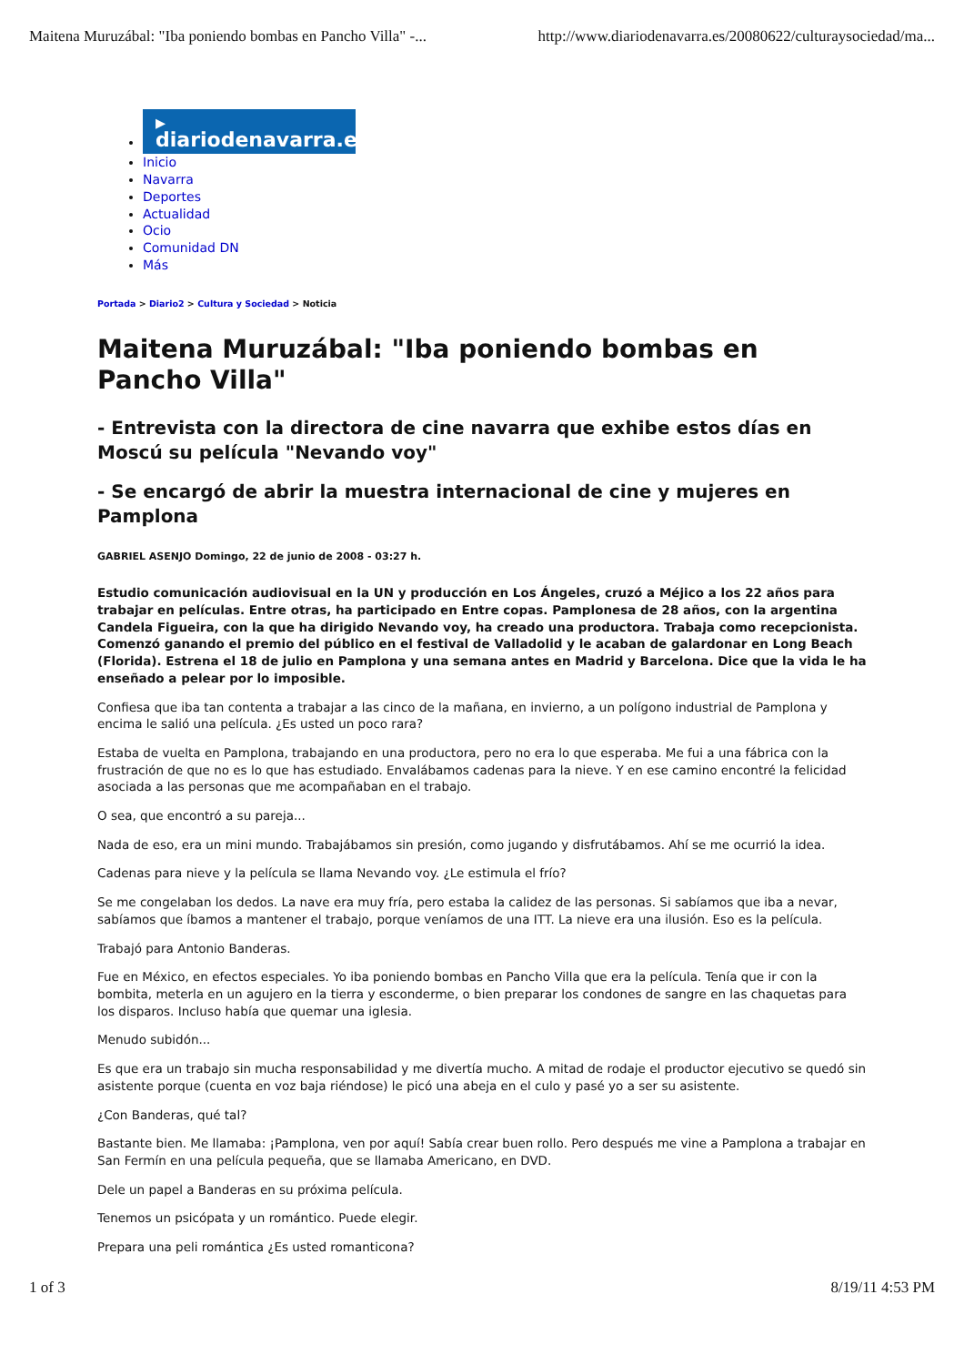Maitena Muruzábal: "Iba poniendo bombas en Pancho Villa" -... http://www.diariodenavarra.es/20080622/culturaysociedad/ma...
▸ diariodenavarra.es
Inicio
Navarra
Deportes
Actualidad
Ocio
Comunidad DN
Más
Portada > Diario2 > Cultura y Sociedad > Noticia
Maitena Muruzábal: "Iba poniendo bombas en Pancho Villa"
- Entrevista con la directora de cine navarra que exhibe estos días en Moscú su película "Nevando voy"
- Se encargó de abrir la muestra internacional de cine y mujeres en Pamplona
GABRIEL ASENJO Domingo, 22 de junio de 2008 - 03:27 h.
Estudio comunicación audiovisual en la UN y producción en Los Ángeles, cruzó a Méjico a los 22 años para trabajar en películas. Entre otras, ha participado en Entre copas. Pamplonesa de 28 años, con la argentina Candela Figueira, con la que ha dirigido Nevando voy, ha creado una productora. Trabaja como recepcionista. Comenzó ganando el premio del público en el festival de Valladolid y le acaban de galardonar en Long Beach (Florida). Estrena el 18 de julio en Pamplona y una semana antes en Madrid y Barcelona. Dice que la vida le ha enseñado a pelear por lo imposible.
Confiesa que iba tan contenta a trabajar a las cinco de la mañana, en invierno, a un polígono industrial de Pamplona y encima le salió una película. ¿Es usted un poco rara?
Estaba de vuelta en Pamplona, trabajando en una productora, pero no era lo que esperaba. Me fui a una fábrica con la frustración de que no es lo que has estudiado. Envalábamos cadenas para la nieve. Y en ese camino encontré la felicidad asociada a las personas que me acompañaban en el trabajo.
O sea, que encontró a su pareja...
Nada de eso, era un mini mundo. Trabajábamos sin presión, como jugando y disfrutábamos. Ahí se me ocurrió la idea.
Cadenas para nieve y la película se llama Nevando voy. ¿Le estimula el frío?
Se me congelaban los dedos. La nave era muy fría, pero estaba la calidez de las personas. Si sabíamos que iba a nevar, sabíamos que íbamos a mantener el trabajo, porque veníamos de una ITT. La nieve era una ilusión. Eso es la película.
Trabajó para Antonio Banderas.
Fue en México, en efectos especiales. Yo iba poniendo bombas en Pancho Villa que era la película. Tenía que ir con la bombita, meterla en un agujero en la tierra y esconderme, o bien preparar los condones de sangre en las chaquetas para los disparos. Incluso había que quemar una iglesia.
Menudo subidón...
Es que era un trabajo sin mucha responsabilidad y me divertía mucho. A mitad de rodaje el productor ejecutivo se quedó sin asistente porque (cuenta en voz baja riéndose) le picó una abeja en el culo y pasé yo a ser su asistente.
¿Con Banderas, qué tal?
Bastante bien. Me llamaba: ¡Pamplona, ven por aquí! Sabía crear buen rollo. Pero después me vine a Pamplona a trabajar en San Fermín en una película pequeña, que se llamaba Americano, en DVD.
Dele un papel a Banderas en su próxima película.
Tenemos un psicópata y un romántico. Puede elegir.
Prepara una peli romántica ¿Es usted romanticona?
1 of 3 8/19/11 4:53 PM